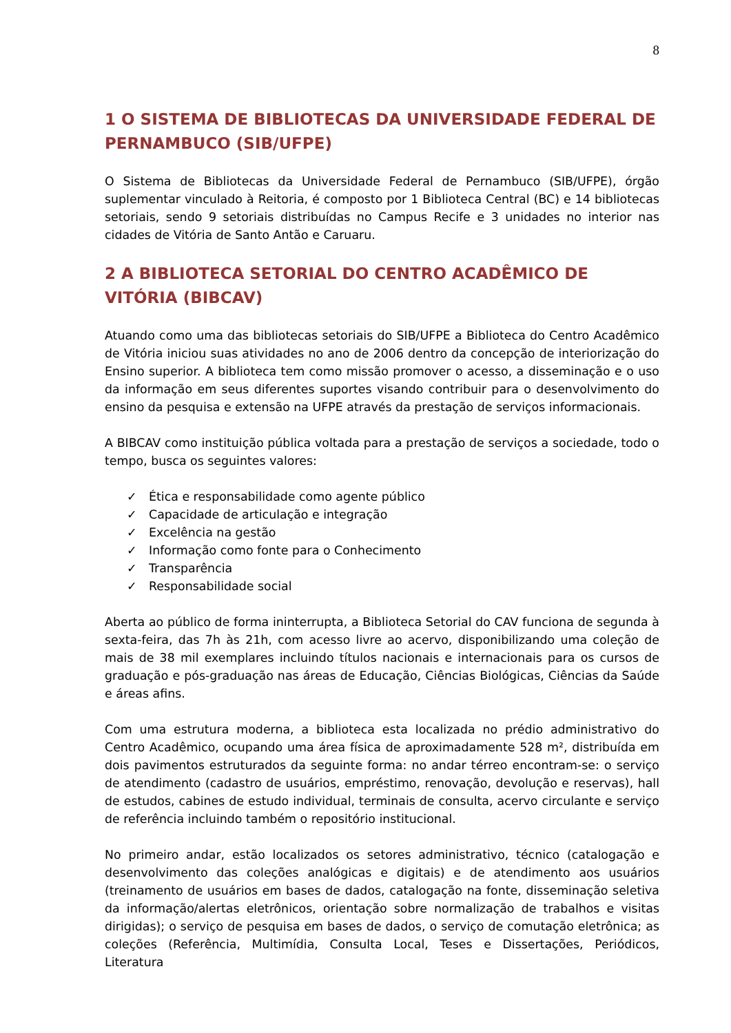8
1 O SISTEMA DE BIBLIOTECAS DA UNIVERSIDADE FEDERAL DE PERNAMBUCO (SIB/UFPE)
O Sistema de Bibliotecas da Universidade Federal de Pernambuco (SIB/UFPE), órgão suplementar vinculado à Reitoria, é composto por 1 Biblioteca Central (BC) e 14 bibliotecas setoriais, sendo 9 setoriais distribuídas no Campus Recife e 3 unidades no interior nas cidades de Vitória de Santo Antão e Caruaru.
2 A BIBLIOTECA SETORIAL DO CENTRO ACADÊMICO DE VITÓRIA (BIBCAV)
Atuando como uma das bibliotecas setoriais do SIB/UFPE a Biblioteca do Centro Acadêmico de Vitória iniciou suas atividades no ano de 2006 dentro da concepção de interiorização do Ensino superior. A biblioteca tem como missão promover o acesso, a disseminação e o uso da informação em seus diferentes suportes visando contribuir para o desenvolvimento do ensino da pesquisa e extensão na UFPE através da prestação de serviços informacionais.
A BIBCAV como instituição pública voltada para a prestação de serviços a sociedade, todo o tempo, busca os seguintes valores:
✓ Ética e responsabilidade como agente público
✓ Capacidade de articulação e integração
✓ Excelência na gestão
✓ Informação como fonte para o Conhecimento
✓ Transparência
✓ Responsabilidade social
Aberta ao público de forma ininterrupta, a Biblioteca Setorial do CAV funciona de segunda à sexta-feira, das 7h às 21h, com acesso livre ao acervo, disponibilizando uma coleção de mais de 38 mil exemplares incluindo títulos nacionais e internacionais para os cursos de graduação e pós-graduação nas áreas de Educação, Ciências Biológicas, Ciências da Saúde e áreas afins.
Com uma estrutura moderna, a biblioteca esta localizada no prédio administrativo do Centro Acadêmico, ocupando uma área física de aproximadamente 528 m², distribuída em dois pavimentos estruturados da seguinte forma: no andar térreo encontram-se: o serviço de atendimento (cadastro de usuários, empréstimo, renovação, devolução e reservas), hall de estudos, cabines de estudo individual, terminais de consulta, acervo circulante e serviço de referência incluindo também o repositório institucional.
No primeiro andar, estão localizados os setores administrativo, técnico (catalogação e desenvolvimento das coleções analógicas e digitais) e de atendimento aos usuários (treinamento de usuários em bases de dados, catalogação na fonte, disseminação seletiva da informação/alertas eletrônicos, orientação sobre normalização de trabalhos e visitas dirigidas); o serviço de pesquisa em bases de dados, o serviço de comutação eletrônica; as coleções (Referência, Multimídia, Consulta Local, Teses e Dissertações, Periódicos, Literatura